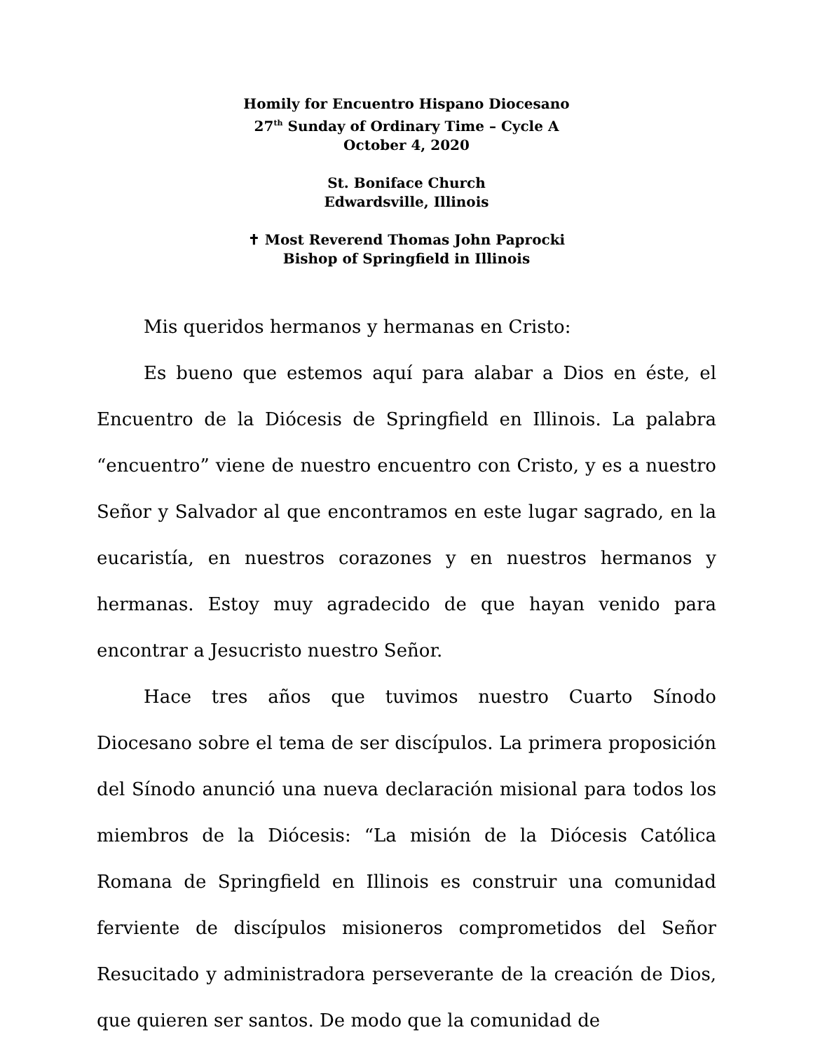Homily for Encuentro Hispano Diocesano
27<sup>th</sup> Sunday of Ordinary Time – Cycle A
October 4, 2020
St. Boniface Church
Edwardsville, Illinois
✝ Most Reverend Thomas John Paprocki
Bishop of Springfield in Illinois
Mis queridos hermanos y hermanas en Cristo:
Es bueno que estemos aquí para alabar a Dios en éste, el Encuentro de la Diócesis de Springfield en Illinois. La palabra “encuentro” viene de nuestro encuentro con Cristo, y es a nuestro Señor y Salvador al que encontramos en este lugar sagrado, en la eucaristía, en nuestros corazones y en nuestros hermanos y hermanas. Estoy muy agradecido de que hayan venido para encontrar a Jesucristo nuestro Señor.
Hace tres años que tuvimos nuestro Cuarto Sínodo Diocesano sobre el tema de ser discípulos. La primera proposición del Sínodo anunció una nueva declaración misional para todos los miembros de la Diócesis: “La misión de la Diócesis Católica Romana de Springfield en Illinois es construir una comunidad ferviente de discípulos misioneros comprometidos del Señor Resucitado y administradora perseverante de la creación de Dios, que quieren ser santos. De modo que la comunidad de